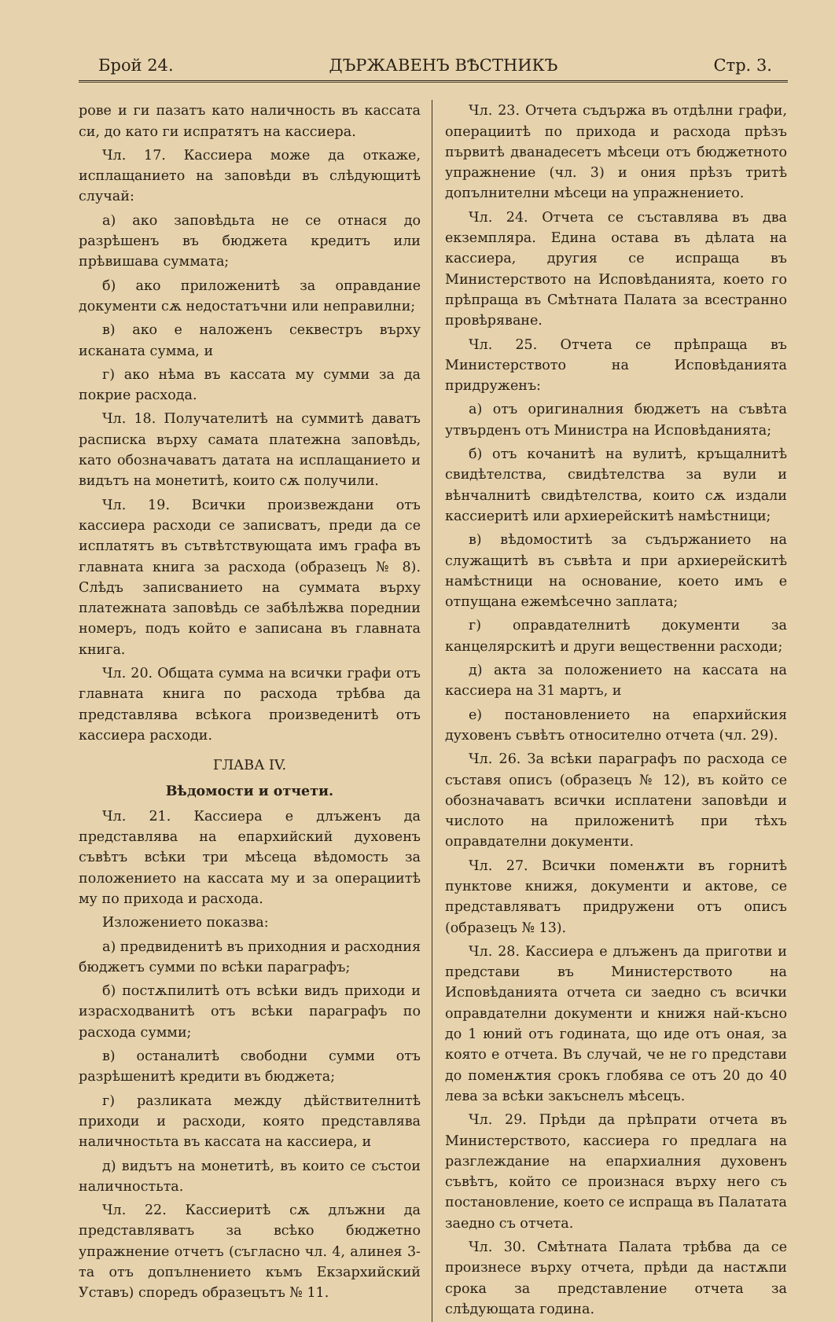Брой 24. ДЪРЖАВЕНЪ ВѢСТНИКЪ Стр. 3.
рове и ги пазатъ като наличность въ кассата си, до като ги испратятъ на кассиера.
Чл. 17. Кассиера може да откаже, исплащанието на заповѣди въ слѣдующитѣ случай:
а) ако заповѣдьта не се отнася до разрѣшенъ въ бюджета кредитъ или прѣвишава суммата;
б) ако приложенитѣ за оправдание документи сѫ недостатъчни или неправилни;
в) ако е наложенъ секвестръ върху исканата сумма, и
г) ако нѣма въ кассата му сумми за да покрие расхода.
Чл. 18. Получателитѣ на суммитѣ даватъ расписка върху самата платежна заповѣдь, като обозначаватъ датата на исплащанието и видътъ на монетитѣ, които сѫ получили.
Чл. 19. Всички произвеждани отъ кассиера расходи се записватъ, преди да се исплатятъ въ сътвѣтствующата имъ графа въ главната книга за расхода (образецъ № 8). Слѣдъ записванието на суммата върху платежната заповѣдь се забѣлѣжва пореднии номеръ, подъ който е записана въ главната книга.
Чл. 20. Общата сумма на всички графи отъ главната книга по расхода трѣбва да представлява всѣкога произведенитѣ отъ кассиера расходи.
ГЛАВА IV.
Вѣдомости и отчети.
Чл. 21. Кассиера е длъженъ да представлява на епархийский духовенъ съвѣтъ всѣки три мѣсеца вѣдомость за положението на кассата му и за операциитѣ му по прихода и расхода.
Изложението показва:
а) предвиденитѣ въ приходния и расходния бюджетъ сумми по всѣки параграфъ;
б) постѫпилитѣ отъ всѣки видъ приходи и израсходванитѣ отъ всѣки параграфъ по расхода сумми;
в) останалитѣ свободни сумми отъ разрѣшенитѣ кредити въ бюджета;
г) разликата между дѣйствителнитѣ приходи и расходи, която представлява наличностьта въ кассата на кассиера, и
д) видътъ на монетитѣ, въ които се състои наличностьта.
Чл. 22. Кассиеритѣ сѫ длъжни да представляватъ за всѣко бюджетно упражнение отчетъ (съгласно чл. 4, алинея 3-та отъ допълнението къмъ Екзархийский Уставъ) споредъ образецътъ № 11.
Чл. 23. Отчета съдържа въ отдѣлни графи, операциитѣ по прихода и расхода прѣзъ първитѣ дванадесетъ мѣсеци отъ бюджетното упражнение (чл. 3) и ония прѣзъ тритѣ допълнителни мѣсеци на упражнението.
Чл. 24. Отчета се съставлява въ два екземпляра. Едина остава въ дѣлата на кассиера, другия се испраща въ Министерството на Исповѣданията, което го прѣпраща въ Смѣтната Палата за всестранно провѣряване.
Чл. 25. Отчета се прѣпраща въ Министерството на Исповѣданията придруженъ:
а) отъ оригиналния бюджетъ на съвѣта утвърденъ отъ Министра на Исповѣданията;
б) отъ кочанитѣ на вулитѣ, кръщалнитѣ свидѣтелства, свидѣтелства за вули и вѣнчалнитѣ свидѣтелства, които сѫ издали кассиеритѣ или архиерейскитѣ намѣстници;
в) вѣдомоститѣ за съдържанието на служащитѣ въ съвѣта и при архиерейскитѣ намѣстници на основание, което имъ е отпущана ежемѣсечно заплата;
г) оправдателнитѣ документи за канцелярскитѣ и други вещественни расходи;
д) акта за положението на кассата на кассиера на 31 мартъ, и
е) постановлението на епархийския духовенъ съвѣтъ относително отчета (чл. 29).
Чл. 26. За всѣки параграфъ по расхода се съставя описъ (образецъ № 12), въ който се обозначаватъ всички исплатени заповѣди и числото на приложенитѣ при тѣхъ оправдателни документи.
Чл. 27. Всички поменѫти въ горнитѣ пунктове книжя, документи и актове, се представляватъ придружени отъ описъ (образецъ № 13).
Чл. 28. Кассиера е длъженъ да приготви и представи въ Министерството на Исповѣданията отчета си заедно съ всички оправдателни документи и книжя най-късно до 1 юний отъ годината, що иде отъ оная, за която е отчета. Въ случай, че не го представи до поменѫтия срокъ глобява се отъ 20 до 40 лева за всѣки закъснелъ мѣсецъ.
Чл. 29. Прѣди да прѣпрати отчета въ Министерството, кассиера го предлага на разглеждание на епархиалния духовенъ съвѣтъ, който се произнася върху него съ постановление, което се испраща въ Палатата заедно съ отчета.
Чл. 30. Смѣтната Палата трѣбва да се произнесе върху отчета, прѣди да настѫпи срока за представление отчета за слѣдующата година.